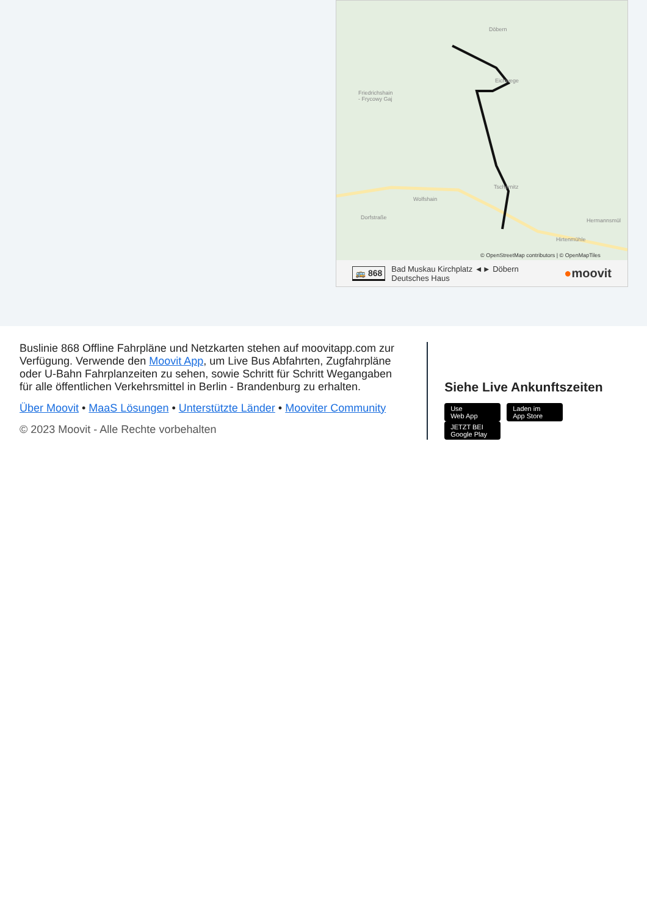Döbern
Friedrichshain
- Frycowy Gaj
Eichwege
Tschernitz
Wolfshain
Dorfstraße Hermannsmül
Hirtenmühle
© OpenStreetMap contributors | © OpenMapTiles
🚌 868 Bad Muskau Kirchplatz ◄► Döbern
Deutsches Haus ●moovit
Buslinie 868 Offline Fahrpläne und Netzkarten stehen auf moovitapp.com zur Verfügung. Verwende den Moovit App, um Live Bus Abfahrten, Zugfahrpläne oder U-Bahn Fahrplanzeiten zu sehen, sowie Schritt für Schritt Wegangaben für alle öffentlichen Verkehrsmittel in Berlin - Brandenburg zu erhalten.
Über Moovit • MaaS Lösungen • Unterstützte Länder • Mooviter Community
© 2023 Moovit - Alle Rechte vorbehalten
Siehe Live Ankunftszeiten
Use
Web App Laden im
App Store JETZT BEI
Google Play